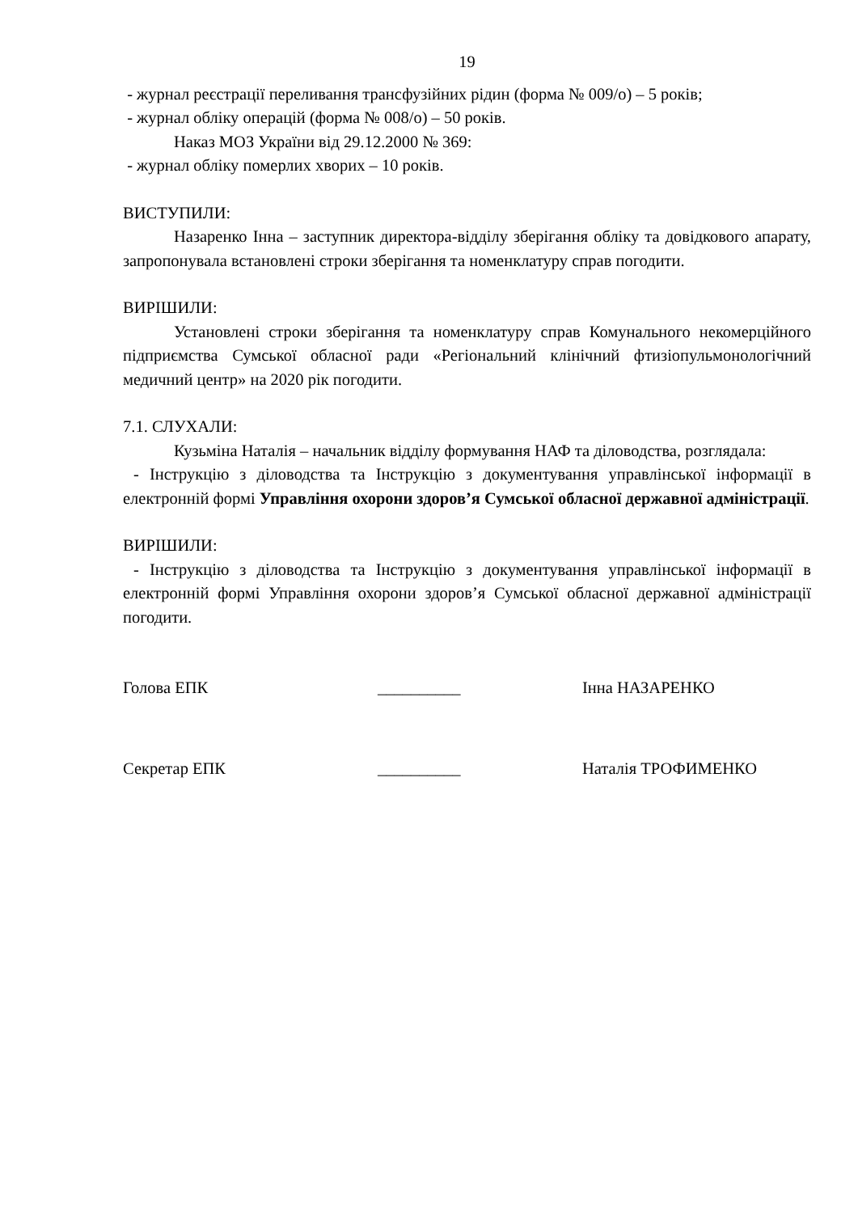19
- журнал реєстрації переливання трансфузійних рідин (форма № 009/о) – 5 років;
- журнал обліку операцій (форма № 008/о) – 50 років.
Наказ МОЗ України від 29.12.2000 № 369:
- журнал обліку померлих хворих – 10 років.
ВИСТУПИЛИ:
Назаренко Інна – заступник директора-відділу зберігання обліку та довідкового апарату, запропонувала встановлені строки зберігання та номенклатуру справ погодити.
ВИРІШИЛИ:
Установлені строки зберігання та номенклатуру справ Комунального некомерційного підприємства Сумської обласної ради «Регіональний клінічний фтизіопульмонологічний медичний центр» на 2020 рік погодити.
7.1. СЛУХАЛИ:
Кузьміна Наталія – начальник відділу формування НАФ та діловодства, розглядала:
- Інструкцію з діловодства та Інструкцію з документування управлінської інформації в електронній формі Управління охорони здоров’я Сумської обласної державної адміністрації.
ВИРІШИЛИ:
- Інструкцію з діловодства та Інструкцію з документування управлінської інформації в електронній формі Управління охорони здоров’я Сумської обласної державної адміністрації погодити.
Голова ЕПК __________ Інна НАЗАРЕНКО
Секретар ЕПК __________ Наталія ТРОФИМЕНКО